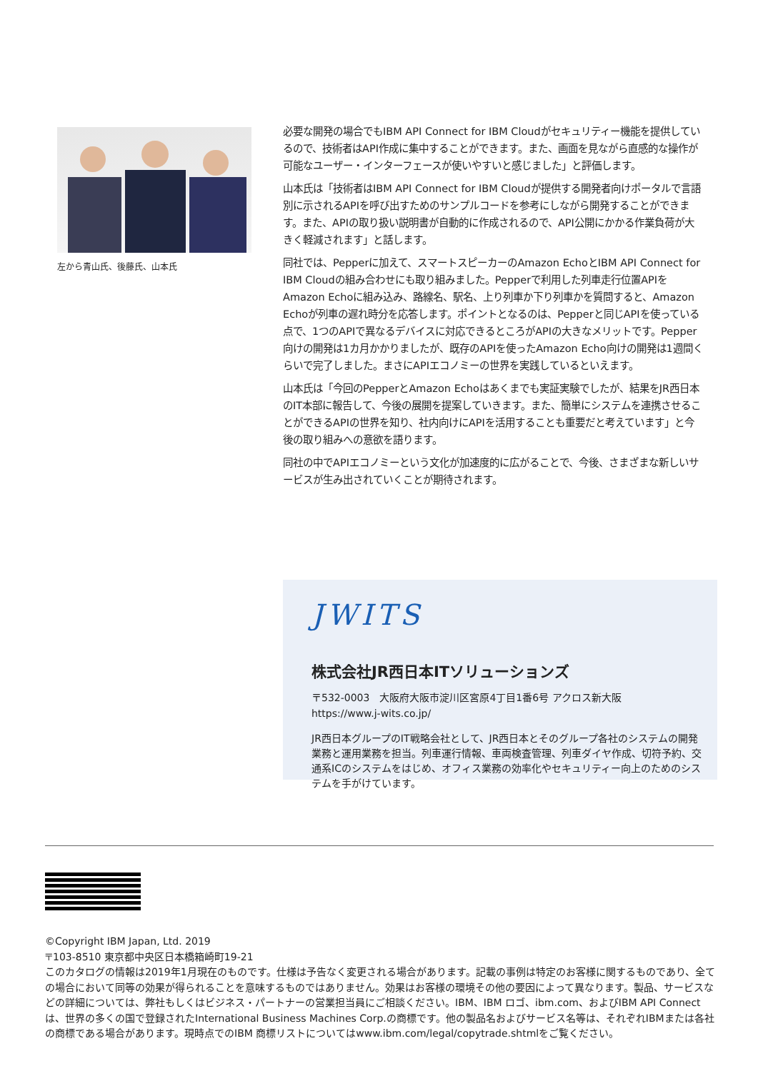左から青山氏、後藤氏、山本氏
必要な開発の場合でもIBM API Connect for IBM Cloudがセキュリティー機能を提供しているので、技術者はAPI作成に集中することができます。また、画面を見ながら直感的な操作が可能なユーザー・インターフェースが使いやすいと感じました」と評価します。
山本氏は「技術者はIBM API Connect for IBM Cloudが提供する開発者向けポータルで言語別に示されるAPIを呼び出すためのサンプルコードを参考にしながら開発することができます。また、APIの取り扱い説明書が自動的に作成されるので、API公開にかかる作業負荷が大きく軽減されます」と話します。
同社では、Pepperに加えて、スマートスピーカーのAmazon EchoとIBM API Connect for IBM Cloudの組み合わせにも取り組みました。Pepperで利用した列車走行位置APIをAmazon Echoに組み込み、路線名、駅名、上り列車か下り列車かを質問すると、Amazon Echoが列車の遅れ時分を応答します。ポイントとなるのは、Pepperと同じAPIを使っている点で、1つのAPIで異なるデバイスに対応できるところがAPIの大きなメリットです。Pepper向けの開発は1カ月かかりましたが、既存のAPIを使ったAmazon Echo向けの開発は1週間くらいで完了しました。まさにAPIエコノミーの世界を実践しているといえます。
山本氏は「今回のPepperとAmazon Echoはあくまでも実証実験でしたが、結果をJR西日本のIT本部に報告して、今後の展開を提案していきます。また、簡単にシステムを連携させることができるAPIの世界を知り、社内向けにAPIを活用することも重要だと考えています」と今後の取り組みへの意欲を語ります。
同社の中でAPIエコノミーという文化が加速度的に広がることで、今後、さまざまな新しいサービスが生み出されていくことが期待されます。
JWITS
株式会社JR西日本ITソリューションズ
〒532-0003　大阪府大阪市淀川区宮原4丁目1番6号 アクロス新大阪
https://www.j-wits.co.jp/
JR西日本グループのIT戦略会社として、JR西日本とそのグループ各社のシステムの開発業務と運用業務を担当。列車運行情報、車両検査管理、列車ダイヤ作成、切符予約、交通系ICのシステムをはじめ、オフィス業務の効率化やセキュリティー向上のためのシステムを手がけています。
IBM
©Copyright IBM Japan, Ltd. 2019
〒103-8510 東京都中央区日本橋箱崎町19-21
このカタログの情報は2019年1月現在のものです。仕様は予告なく変更される場合があります。記載の事例は特定のお客様に関するものであり、全ての場合において同等の効果が得られることを意味するものではありません。効果はお客様の環境その他の要因によって異なります。製品、サービスなどの詳細については、弊社もしくはビジネス・パートナーの営業担当員にご相談ください。IBM、IBM ロゴ、ibm.com、およびIBM API Connectは、世界の多くの国で登録されたInternational Business Machines Corp.の商標です。他の製品名およびサービス名等は、それぞれIBMまたは各社の商標である場合があります。現時点でのIBM 商標リストについてはwww.ibm.com/legal/copytrade.shtmlをご覧ください。